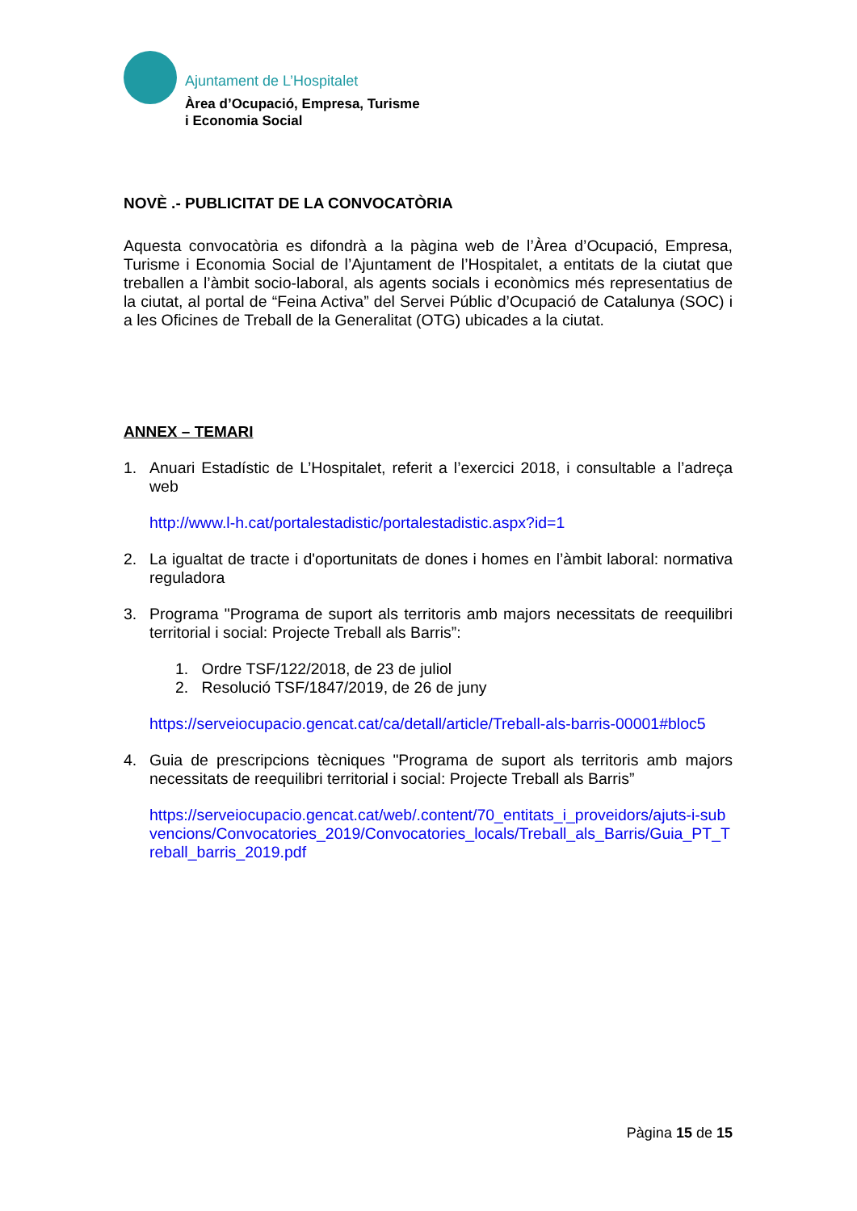Ajuntament de L’Hospitalet
Àrea d’Ocupació, Empresa, Turisme
i Economia Social
NOVÈ .- PUBLICITAT DE LA CONVOCATÒRIA
Aquesta convocatòria es difondrà a la pàgina web de l’Àrea d’Ocupació, Empresa, Turisme i Economia Social de l’Ajuntament de l’Hospitalet, a entitats de la ciutat que treballen a l’àmbit socio-laboral, als agents socials i econòmics més representatius de la ciutat, al portal de “Feina Activa” del Servei Públic d’Ocupació de Catalunya (SOC) i a les Oficines de Treball de la Generalitat (OTG) ubicades a la ciutat.
ANNEX – TEMARI
1. Anuari Estadístic de L’Hospitalet, referit a l’exercici 2018, i consultable a l’adreça web
http://www.l-h.cat/portalestadistic/portalestadistic.aspx?id=1
2. La igualtat de tracte i d'oportunitats de dones i homes en l’àmbit laboral: normativa reguladora
3. Programa "Programa de suport als territoris amb majors necessitats de reequilibri territorial i social: Projecte Treball als Barris”:
1. Ordre TSF/122/2018, de 23 de juliol
2. Resolució TSF/1847/2019, de 26 de juny
https://serveiocupacio.gencat.cat/ca/detall/article/Treball-als-barris-00001#bloc5
4. Guia de prescripcions tècniques "Programa de suport als territoris amb majors necessitats de reequilibri territorial i social: Projecte Treball als Barris”
https://serveiocupacio.gencat.cat/web/.content/70_entitats_i_proveidors/ajuts-i-subvencions/Convocatories_2019/Convocatories_locals/Treball_als_Barris/Guia_PT_Treball_barris_2019.pdf
Pàgina 15 de 15